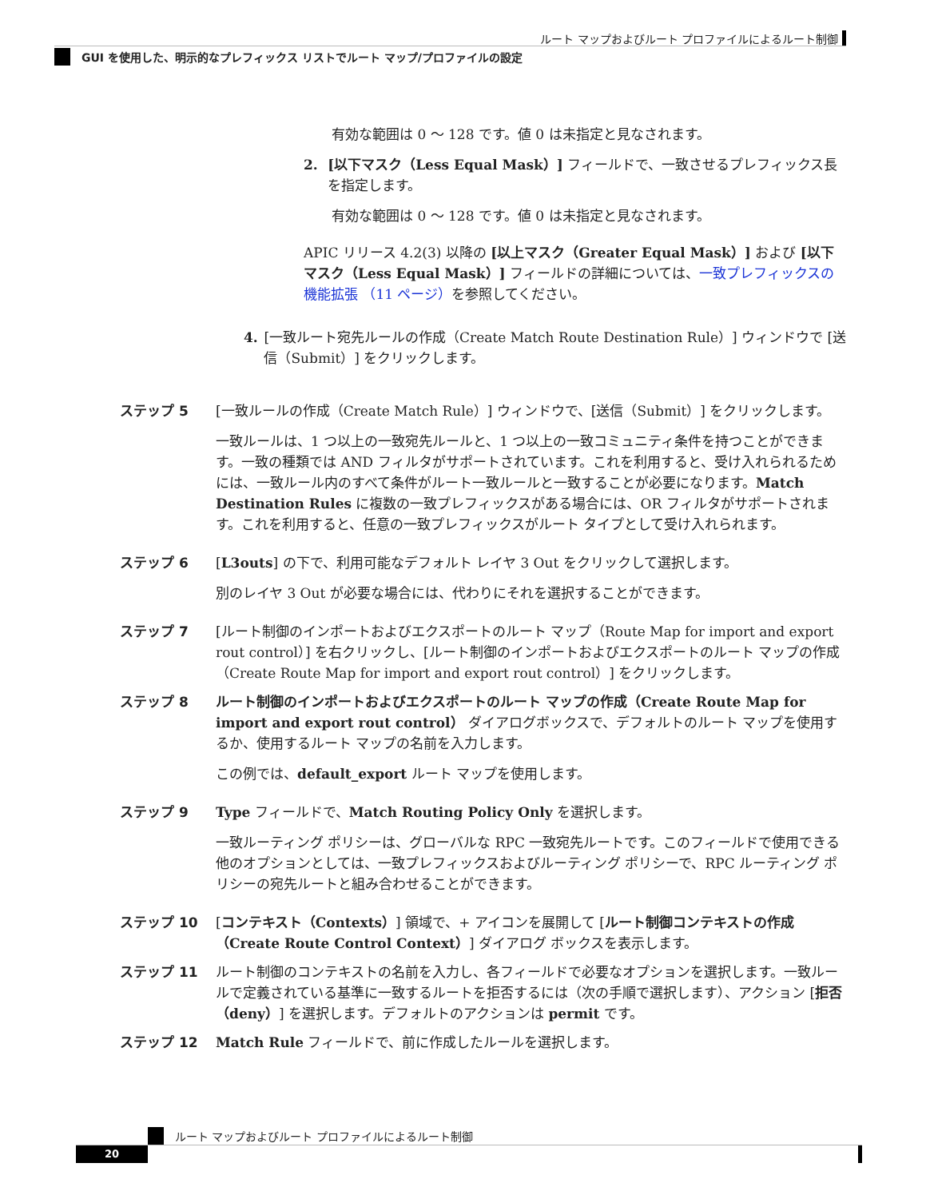ルート マップおよびルート プロファイルによるルート制御
GUI を使用した、明示的なプレフィックス リストでルート マップ/プロファイルの設定
有効な範囲は 0 ～ 128 です。値 0 は未指定と見なされます。
2. [以下マスク（Less Equal Mask）] フィールドで、一致させるプレフィックス長を指定します。
有効な範囲は 0 ～ 128 です。値 0 は未指定と見なされます。
APIC リリース 4.2(3) 以降の [以上マスク（Greater Equal Mask）] および [以下マスク（Less Equal Mask）] フィールドの詳細については、一致プレフィックスの機能拡張 （11 ページ）を参照してください。
4. [一致ルート宛先ルールの作成（Create Match Route Destination Rule）] ウィンドウで [送信（Submit）] をクリックします。
ステップ 5 [一致ルールの作成（Create Match Rule）] ウィンドウで、[送信（Submit）] をクリックします。
一致ルールは、1 つ以上の一致宛先ルールと、1 つ以上の一致コミュニティ条件を持つことができます。一致の種類では AND フィルタがサポートされています。これを利用すると、受け入れられるためには、一致ルール内のすべて条件がルート一致ルールと一致することが必要になります。Match Destination Rules に複数の一致プレフィックスがある場合には、OR フィルタがサポートされます。これを利用すると、任意の一致プレフィックスがルート タイプとして受け入れられます。
ステップ 6 [L3outs] の下で、利用可能なデフォルト レイヤ 3 Out をクリックして選択します。
別のレイヤ 3 Out が必要な場合には、代わりにそれを選択することができます。
ステップ 7 [ルート制御のインポートおよびエクスポートのルート マップ（Route Map for import and export rout control）] を右クリックし、[ルート制御のインポートおよびエクスポートのルート マップの作成（Create Route Map for import and export rout control）] をクリックします。
ステップ 8 ルート制御のインポートおよびエクスポートのルート マップの作成（Create Route Map for import and export rout control） ダイアログボックスで、デフォルトのルート マップを使用するか、使用するルート マップの名前を入力します。
この例では、default_export ルート マップを使用します。
ステップ 9 Type フィールドで、Match Routing Policy Only を選択します。
一致ルーティング ポリシーは、グローバルな RPC 一致宛先ルートです。このフィールドで使用できる他のオプションとしては、一致プレフィックスおよびルーティング ポリシーで、RPC ルーティング ポリシーの宛先ルートと組み合わせることができます。
ステップ 10 [コンテキスト（Contexts）] 領域で、+ アイコンを展開して [ルート制御コンテキストの作成（Create Route Control Context）] ダイアログ ボックスを表示します。
ステップ 11 ルート制御のコンテキストの名前を入力し、各フィールドで必要なオプションを選択します。一致ルールで定義されている基準に一致するルートを拒否するには（次の手順で選択します）、アクション [拒否（deny）] を選択します。デフォルトのアクションは permit です。
ステップ 12 Match Rule フィールドで、前に作成したルールを選択します。
ルート マップおよびルート プロファイルによるルート制御
20